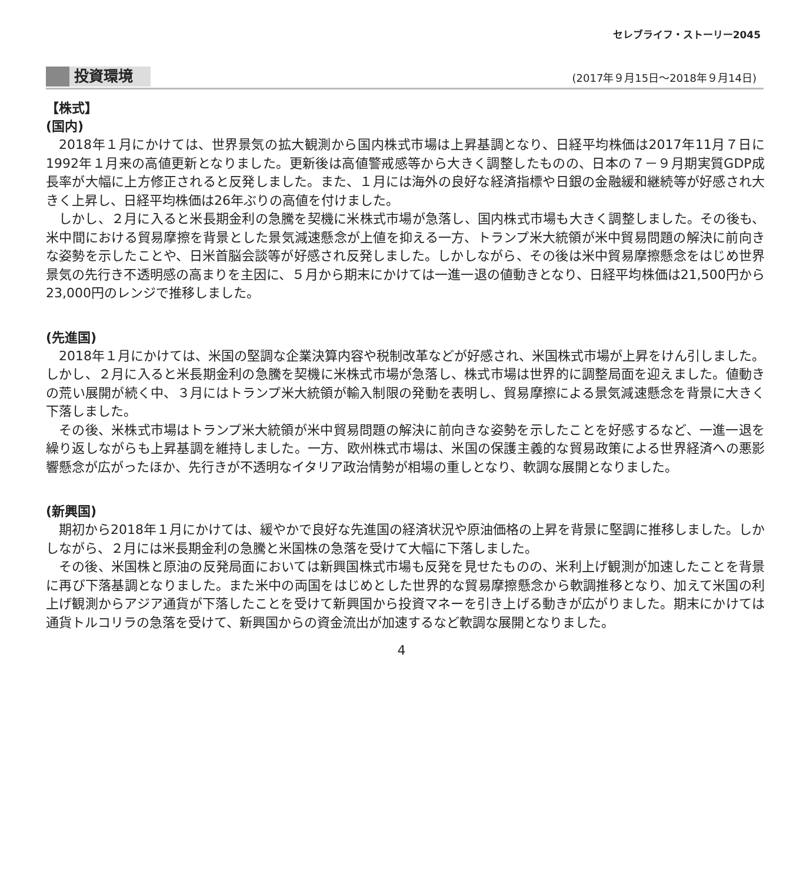セレブライフ・ストーリー2045
投資環境 (2017年９月15日～2018年９月14日)
【株式】
(国内)
2018年１月にかけては、世界景気の拡大観測から国内株式市場は上昇基調となり、日経平均株価は2017年11月７日に1992年１月来の高値更新となりました。更新後は高値警戒感等から大きく調整したものの、日本の７－９月期実質GDP成長率が大幅に上方修正されると反発しました。また、１月には海外の良好な経済指標や日銀の金融緩和継続等が好感され大きく上昇し、日経平均株価は26年ぶりの高値を付けました。
しかし、２月に入ると米長期金利の急騰を契機に米株式市場が急落し、国内株式市場も大きく調整しました。その後も、米中間における貿易摩擦を背景とした景気減速懸念が上値を抑える一方、トランプ米大統領が米中貿易問題の解決に前向きな姿勢を示したことや、日米首脳会談等が好感され反発しました。しかしながら、その後は米中貿易摩擦懸念をはじめ世界景気の先行き不透明感の高まりを主因に、５月から期末にかけては一進一退の値動きとなり、日経平均株価は21,500円から23,000円のレンジで推移しました。
(先進国)
2018年１月にかけては、米国の堅調な企業決算内容や税制改革などが好感され、米国株式市場が上昇をけん引しました。しかし、２月に入ると米長期金利の急騰を契機に米株式市場が急落し、株式市場は世界的に調整局面を迎えました。値動きの荒い展開が続く中、３月にはトランプ米大統領が輸入制限の発動を表明し、貿易摩擦による景気減速懸念を背景に大きく下落しました。
その後、米株式市場はトランプ米大統領が米中貿易問題の解決に前向きな姿勢を示したことを好感するなど、一進一退を繰り返しながらも上昇基調を維持しました。一方、欧州株式市場は、米国の保護主義的な貿易政策による世界経済への悪影響懸念が広がったほか、先行きが不透明なイタリア政治情勢が相場の重しとなり、軟調な展開となりました。
(新興国)
期初から2018年１月にかけては、緩やかで良好な先進国の経済状況や原油価格の上昇を背景に堅調に推移しました。しかしながら、２月には米長期金利の急騰と米国株の急落を受けて大幅に下落しました。
その後、米国株と原油の反発局面においては新興国株式市場も反発を見せたものの、米利上げ観測が加速したことを背景に再び下落基調となりました。また米中の両国をはじめとした世界的な貿易摩擦懸念から軟調推移となり、加えて米国の利上げ観測からアジア通貨が下落したことを受けて新興国から投資マネーを引き上げる動きが広がりました。期末にかけては通貨トルコリラの急落を受けて、新興国からの資金流出が加速するなど軟調な展開となりました。
4